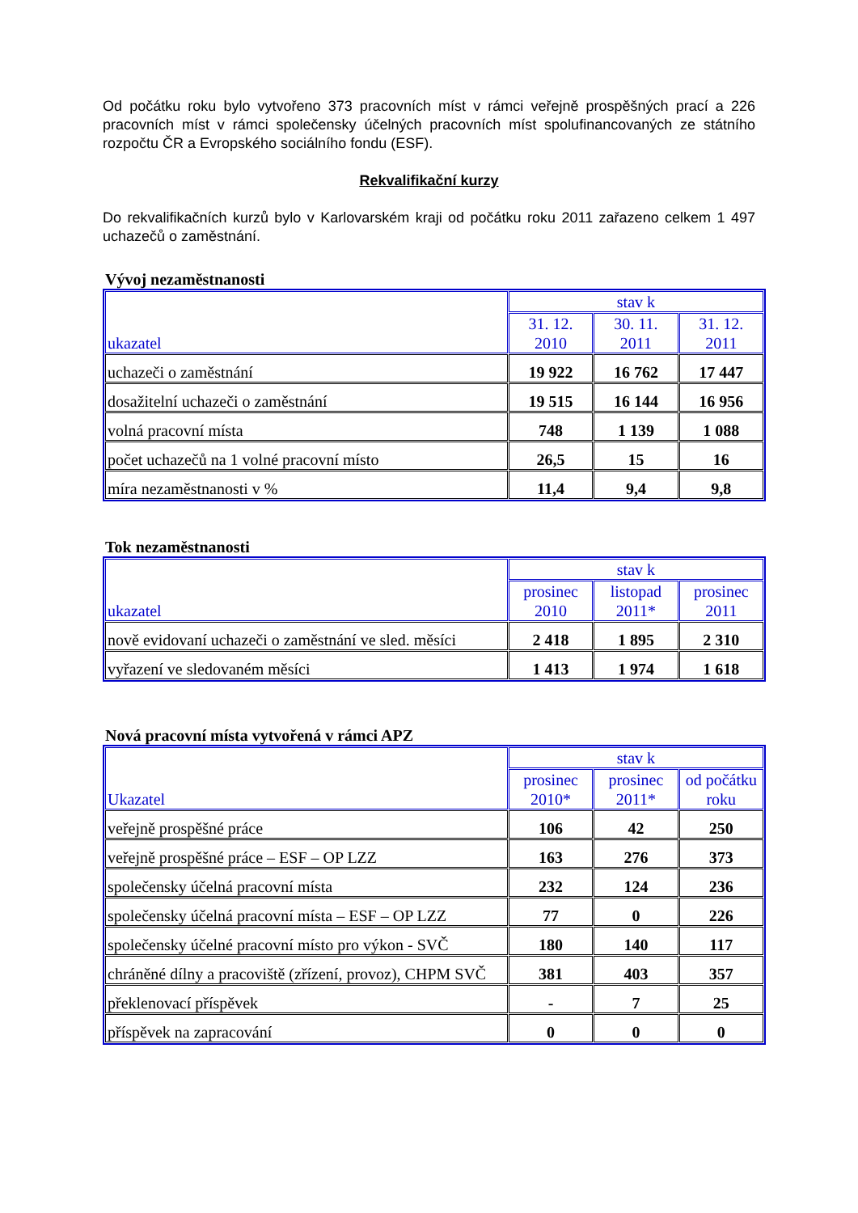Od počátku roku bylo vytvořeno 373 pracovních míst v rámci veřejně prospěšných prací a 226 pracovních míst v rámci společensky účelných pracovních míst spolufinancovaných ze státního rozpočtu ČR a Evropského sociálního fondu (ESF).
Rekvalifikační kurzy
Do rekvalifikačních kurzů bylo v Karlovarském kraji od počátku roku 2011 zařazeno celkem 1 497 uchazečů o zaměstnání.
Vývoj nezaměstnanosti
| ukazatel | stav k | | |
| --- | --- | --- | --- |
| | 31. 12. 2010 | 30. 11. 2011 | 31. 12. 2011 |
| uchazeči o zaměstnání | 19 922 | 16 762 | 17 447 |
| dosažitelní uchazeči o zaměstnání | 19 515 | 16 144 | 16 956 |
| volná pracovní místa | 748 | 1 139 | 1 088 |
| počet uchazečů na 1 volné pracovní místo | 26,5 | 15 | 16 |
| míra nezaměstnanosti v % | 11,4 | 9,4 | 9,8 |
Tok nezaměstnanosti
| ukazatel | stav k | | |
| --- | --- | --- | --- |
| | prosinec 2010 | listopad 2011* | prosinec 2011 |
| nově evidovaní uchazeči o zaměstnání ve sled. měsíci | 2 418 | 1 895 | 2 310 |
| vyřazení ve sledovaném měsíci | 1 413 | 1 974 | 1 618 |
Nová pracovní místa vytvořená v rámci APZ
| Ukazatel | stav k | | |
| --- | --- | --- | --- |
| | prosinec 2010* | prosinec 2011* | od počátku roku |
| veřejně prospěšné práce | 106 | 42 | 250 |
| veřejně prospěšné práce – ESF – OP LZZ | 163 | 276 | 373 |
| společensky účelná pracovní místa | 232 | 124 | 236 |
| společensky účelná pracovní místa – ESF – OP LZZ | 77 | 0 | 226 |
| společensky účelné pracovní místo pro výkon - SVČ | 180 | 140 | 117 |
| chráněné dílny a pracoviště (zřízení, provoz), CHPM SVČ | 381 | 403 | 357 |
| překlenovací příspěvek | - | 7 | 25 |
| příspěvek na zapracování | 0 | 0 | 0 |